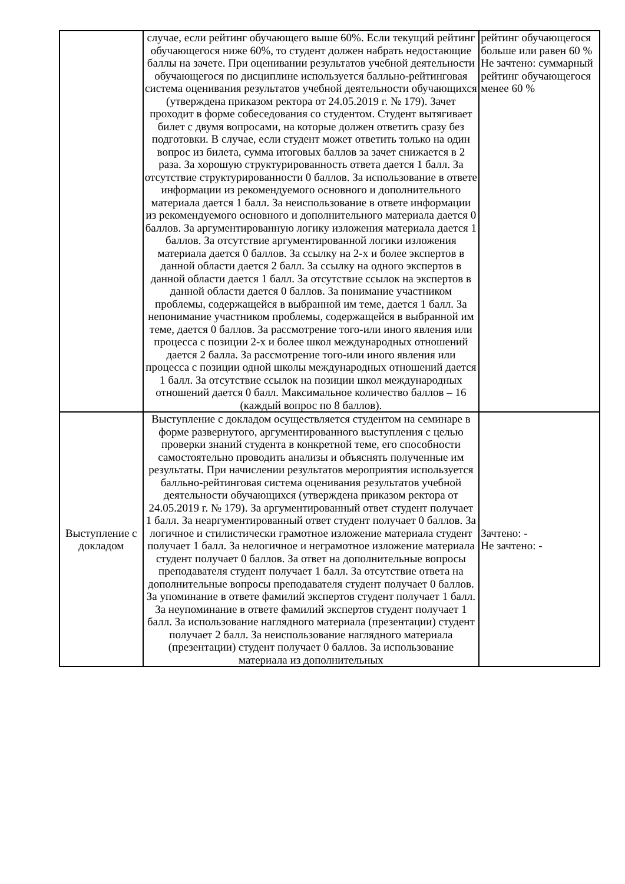| | случае, если рейтинг обучающего выше 60%. Если текущий рейтинг обучающегося ниже 60%, то студент должен набрать недостающие баллы на зачете. При оценивании результатов учебной деятельности обучающегося по дисциплине используется балльно-рейтинговая система оценивания результатов учебной деятельности обучающихся (утверждена приказом ректора от 24.05.2019 г. № 179). Зачет проходит в форме собеседования со студентом. Студент вытягивает билет с двумя вопросами, на которые должен ответить сразу без подготовки. В случае, если студент может ответить только на один вопрос из билета, сумма итоговых баллов за зачет снижается в 2 раза. За хорошую структурированность ответа дается 1 балл. За отсутствие структурированности 0 баллов. За использование в ответе информации из рекомендуемого основного и дополнительного материала дается 1 балл. За неиспользование в ответе информации из рекомендуемого основного и дополнительного материала дается 0 баллов. За аргументированную логику изложения материала дается 1 баллов. За отсутствие аргументированной логики изложения материала дается 0 баллов. За ссылку на 2-х и более экспертов в данной области дается 2 балл. За ссылку на одного экспертов в данной области дается 1 балл. За отсутствие ссылок на экспертов в данной области дается 0 баллов. За понимание участником проблемы, содержащейся в выбранной им теме, дается 1 балл. За непонимание участником проблемы, содержащейся в выбранной им теме, дается 0 баллов. За рассмотрение того-или иного явления или процесса с позиции 2-х и более школ международных отношений дается 2 балла. За рассмотрение того-или иного явления или процесса с позиции одной школы международных отношений дается 1 балл. За отсутствие ссылок на позиции школ международных отношений дается 0 балл. Максимальное количество баллов – 16 (каждый вопрос по 8 баллов). | рейтинг обучающегося больше или равен 60 % Не зачтено: суммарный рейтинг обучающегося менее 60 % |
| Выступление с докладом | Выступление с докладом осуществляется студентом на семинаре в форме развернутого, аргументированного выступления с целью проверки знаний студента в конкретной теме, его способности самостоятельно проводить анализы и объяснять полученные им результаты. При начислении результатов мероприятия используется балльно-рейтинговая система оценивания результатов учебной деятельности обучающихся (утверждена приказом ректора от 24.05.2019 г. № 179). За аргументированный ответ студент получает 1 балл. За неаргументированный ответ студент получает 0 баллов. За логичное и стилистически грамотное изложение материала студент получает 1 балл. За нелогичное и неграмотное изложение материала студент получает 0 баллов. За ответ на дополнительные вопросы преподавателя студент получает 1 балл. За отсутствие ответа на дополнительные вопросы преподавателя студент получает 0 баллов. За упоминание в ответе фамилий экспертов студент получает 1 балл. За неупоминание в ответе фамилий экспертов студент получает 1 балл. За использование наглядного материала (презентации) студент получает 2 балл. За неиспользование наглядного материала (презентации) студент получает 0 баллов. За использование материала из дополнительных | Зачтено: - Не зачтено: - |